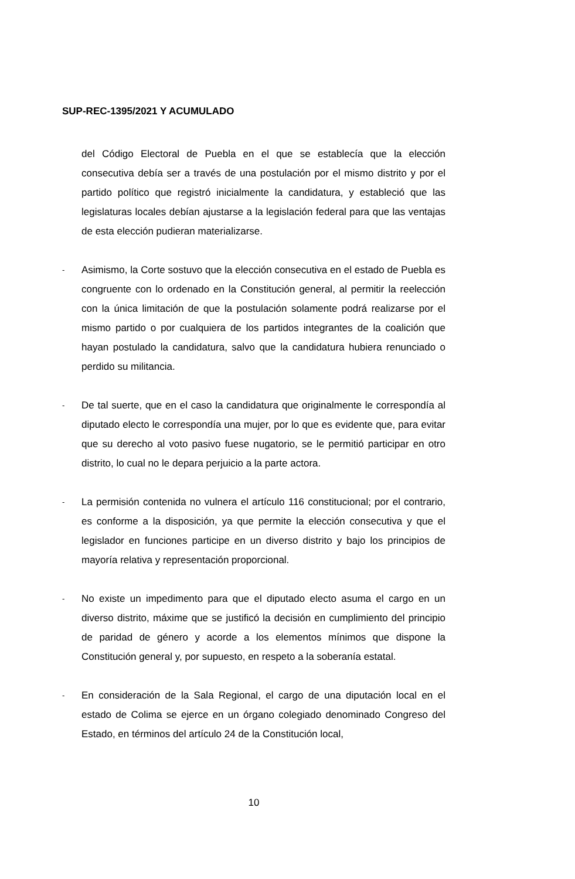SUP-REC-1395/2021 Y ACUMULADO
del Código Electoral de Puebla en el que se establecía que la elección consecutiva debía ser a través de una postulación por el mismo distrito y por el partido político que registró inicialmente la candidatura, y estableció que las legislaturas locales debían ajustarse a la legislación federal para que las ventajas de esta elección pudieran materializarse.
-
Asimismo, la Corte sostuvo que la elección consecutiva en el estado de Puebla es congruente con lo ordenado en la Constitución general, al permitir la reelección con la única limitación de que la postulación solamente podrá realizarse por el mismo partido o por cualquiera de los partidos integrantes de la coalición que hayan postulado la candidatura, salvo que la candidatura hubiera renunciado o perdido su militancia.
-
De tal suerte, que en el caso la candidatura que originalmente le correspondía al diputado electo le correspondía una mujer, por lo que es evidente que, para evitar que su derecho al voto pasivo fuese nugatorio, se le permitió participar en otro distrito, lo cual no le depara perjuicio a la parte actora.
-
La permisión contenida no vulnera el artículo 116 constitucional; por el contrario, es conforme a la disposición, ya que permite la elección consecutiva y que el legislador en funciones participe en un diverso distrito y bajo los principios de mayoría relativa y representación proporcional.
-
No existe un impedimento para que el diputado electo asuma el cargo en un diverso distrito, máxime que se justificó la decisión en cumplimiento del principio de paridad de género y acorde a los elementos mínimos que dispone la Constitución general y, por supuesto, en respeto a la soberanía estatal.
-
En consideración de la Sala Regional, el cargo de una diputación local en el estado de Colima se ejerce en un órgano colegiado denominado Congreso del Estado, en términos del artículo 24 de la Constitución local,
10